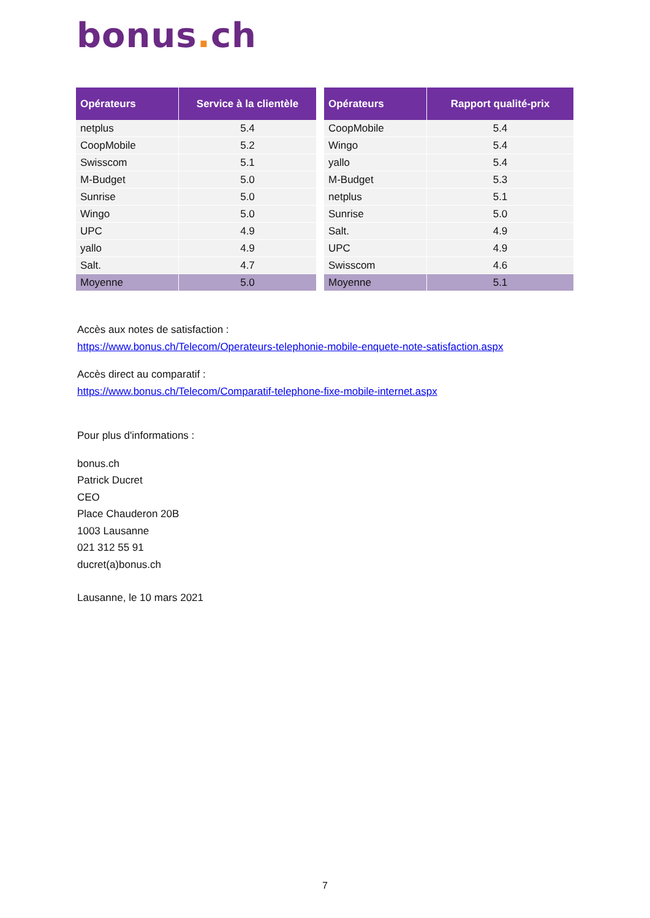bonus. ch
| Opérateurs | Service à la clientèle |
| --- | --- |
| netplus | 5.4 |
| CoopMobile | 5.2 |
| Swisscom | 5.1 |
| M-Budget | 5.0 |
| Sunrise | 5.0 |
| Wingo | 5.0 |
| UPC | 4.9 |
| yallo | 4.9 |
| Salt. | 4.7 |
| Moyenne | 5.0 |
| Opérateurs | Rapport qualité-prix |
| --- | --- |
| CoopMobile | 5.4 |
| Wingo | 5.4 |
| yallo | 5.4 |
| M-Budget | 5.3 |
| netplus | 5.1 |
| Sunrise | 5.0 |
| Salt. | 4.9 |
| UPC | 4.9 |
| Swisscom | 4.6 |
| Moyenne | 5.1 |
Accès aux notes de satisfaction :
https://www.bonus.ch/Telecom/Operateurs-telephonie-mobile-enquete-note-satisfaction.aspx
Accès direct au comparatif :
https://www.bonus.ch/Telecom/Comparatif-telephone-fixe-mobile-internet.aspx
Pour plus d'informations :
bonus.ch
Patrick Ducret
CEO
Place Chauderon 20B
1003 Lausanne
021 312 55 91
ducret(a)bonus.ch
Lausanne, le 10 mars 2021
7